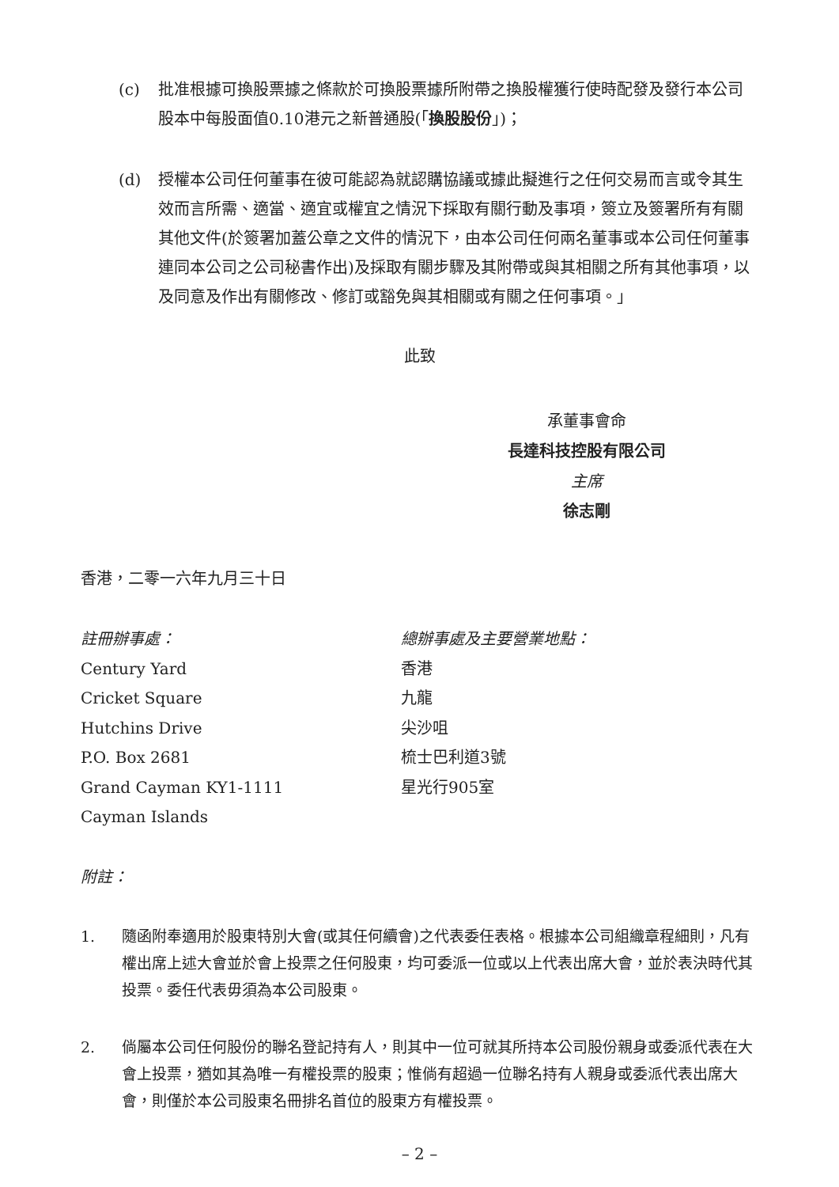(c) 批准根據可換股票據之條款於可換股票據所附帶之換股權獲行使時配發及發行本公司股本中每股面值0.10港元之新普通股(「換股股份」)；
(d) 授權本公司任何董事在彼可能認為就認購協議或據此擬進行之任何交易而言或令其生效而言所需、適當、適宜或權宜之情況下採取有關行動及事項，簽立及簽署所有有關其他文件(於簽署加蓋公章之文件的情況下，由本公司任何兩名董事或本公司任何董事連同本公司之公司秘書作出)及採取有關步驟及其附帶或與其相關之所有其他事項，以及同意及作出有關修改、修訂或豁免與其相關或有關之任何事項。」
此致
承董事會命
長達科技控股有限公司
主席
徐志剛
香港，二零一六年九月三十日
註冊辦事處：
Century Yard
Cricket Square
Hutchins Drive
P.O. Box 2681
Grand Cayman KY1-1111
Cayman Islands
總辦事處及主要營業地點：
香港
九龍
尖沙咀
梳士巴利道3號
星光行905室
附註：
1. 隨函附奉適用於股東特別大會(或其任何續會)之代表委任表格。根據本公司組織章程細則，凡有權出席上述大會並於會上投票之任何股東，均可委派一位或以上代表出席大會，並於表決時代其投票。委任代表毋須為本公司股東。
2. 倘屬本公司任何股份的聯名登記持有人，則其中一位可就其所持本公司股份親身或委派代表在大會上投票，猶如其為唯一有權投票的股東；惟倘有超過一位聯名持有人親身或委派代表出席大會，則僅於本公司股東名冊排名首位的股東方有權投票。
– 2 –